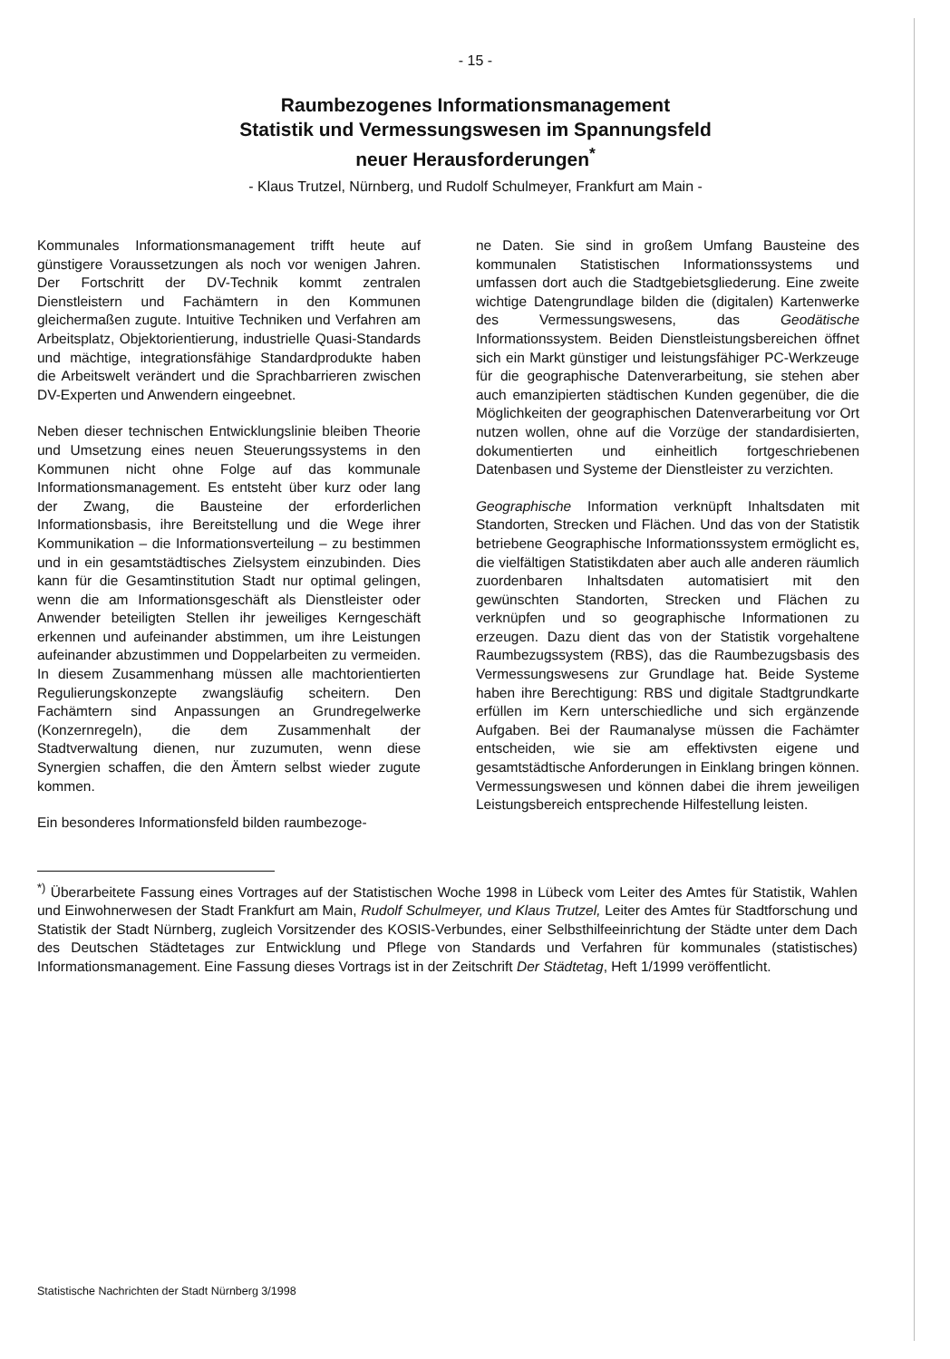- 15 -
Raumbezogenes Informationsmanagement
Statistik und Vermessungswesen im Spannungsfeld
neuer Herausforderungen<sup>*</sup>
- Klaus Trutzel, Nürnberg, und Rudolf Schulmeyer, Frankfurt am Main -
Kommunales Informationsmanagement trifft heute auf günstigere Voraussetzungen als noch vor wenigen Jahren. Der Fortschritt der DV-Technik kommt zentralen Dienstleistern und Fachämtern in den Kommunen gleichermaßen zugute. Intuitive Techniken und Verfahren am Arbeitsplatz, Objektorientierung, industrielle Quasi-Standards und mächtige, integrationsfähige Standardprodukte haben die Arbeitswelt verändert und die Sprachbarrieren zwischen DV-Experten und Anwendern eingeebnet.
Neben dieser technischen Entwicklungslinie bleiben Theorie und Umsetzung eines neuen Steuerungssystems in den Kommunen nicht ohne Folge auf das kommunale Informationsmanagement. Es entsteht über kurz oder lang der Zwang, die Bausteine der erforderlichen Informationsbasis, ihre Bereitstellung und die Wege ihrer Kommunikation – die Informationsverteilung – zu bestimmen und in ein gesamtstädtisches Zielsystem einzubinden. Dies kann für die Gesamtinstitution Stadt nur optimal gelingen, wenn die am Informationsgeschäft als Dienstleister oder Anwender beteiligten Stellen ihr jeweiliges Kerngeschäft erkennen und aufeinander abstimmen, um ihre Leistungen aufeinander abzustimmen und Doppelarbeiten zu vermeiden. In diesem Zusammenhang müssen alle machtorientierten Regulierungskonzepte zwangsläufig scheitern. Den Fachämtern sind Anpassungen an Grundregelwerke (Konzernregeln), die dem Zusammenhalt der Stadtverwaltung dienen, nur zuzumuten, wenn diese Synergien schaffen, die den Ämtern selbst wieder zugute kommen.
Ein besonderes Informationsfeld bilden raumbezoge-
ne Daten. Sie sind in großem Umfang Bausteine des kommunalen Statistischen Informationssystems und umfassen dort auch die Stadtgebietsgliederung. Eine zweite wichtige Datengrundlage bilden die (digitalen) Kartenwerke des Vermessungswesens, das Geodätische Informationssystem. Beiden Dienstleistungsbereichen öffnet sich ein Markt günstiger und leistungsfähiger PC-Werkzeuge für die geographische Datenverarbeitung, sie stehen aber auch emanzipierten städtischen Kunden gegenüber, die die Möglichkeiten der geographischen Datenverarbeitung vor Ort nutzen wollen, ohne auf die Vorzüge der standardisierten, dokumentierten und einheitlich fortgeschriebenen Datenbasen und Systeme der Dienstleister zu verzichten.
Geographische Information verknüpft Inhaltsdaten mit Standorten, Strecken und Flächen. Und das von der Statistik betriebene Geographische Informationssystem ermöglicht es, die vielfältigen Statistikdaten aber auch alle anderen räumlich zuordenbaren Inhaltsdaten automatisiert mit den gewünschten Standorten, Strecken und Flächen zu verknüpfen und so geographische Informationen zu erzeugen. Dazu dient das von der Statistik vorgehaltene Raumbezugssystem (RBS), das die Raumbezugsbasis des Vermessungswesens zur Grundlage hat. Beide Systeme haben ihre Berechtigung: RBS und digitale Stadtgrundkarte erfüllen im Kern unterschiedliche und sich ergänzende Aufgaben. Bei der Raumanalyse müssen die Fachämter entscheiden, wie sie am effektivsten eigene und gesamtstädtische Anforderungen in Einklang bringen können. Vermessungswesen und können dabei die ihrem jeweiligen Leistungsbereich entsprechende Hilfestellung leisten.
<sup>*)</sup> Überarbeitete Fassung eines Vortrages auf der Statistischen Woche 1998 in Lübeck vom Leiter des Amtes für Statistik, Wahlen und Einwohnerwesen der Stadt Frankfurt am Main, Rudolf Schulmeyer, und Klaus Trutzel, Leiter des Amtes für Stadtforschung und Statistik der Stadt Nürnberg, zugleich Vorsitzender des KOSIS-Verbundes, einer Selbsthilfeeinrichtung der Städte unter dem Dach des Deutschen Städtetages zur Entwicklung und Pflege von Standards und Verfahren für kommunales (statistisches) Informationsmanagement. Eine Fassung dieses Vortrags ist in der Zeitschrift Der Städtetag, Heft 1/1999 veröffentlicht.
Statistische Nachrichten der Stadt Nürnberg 3/1998